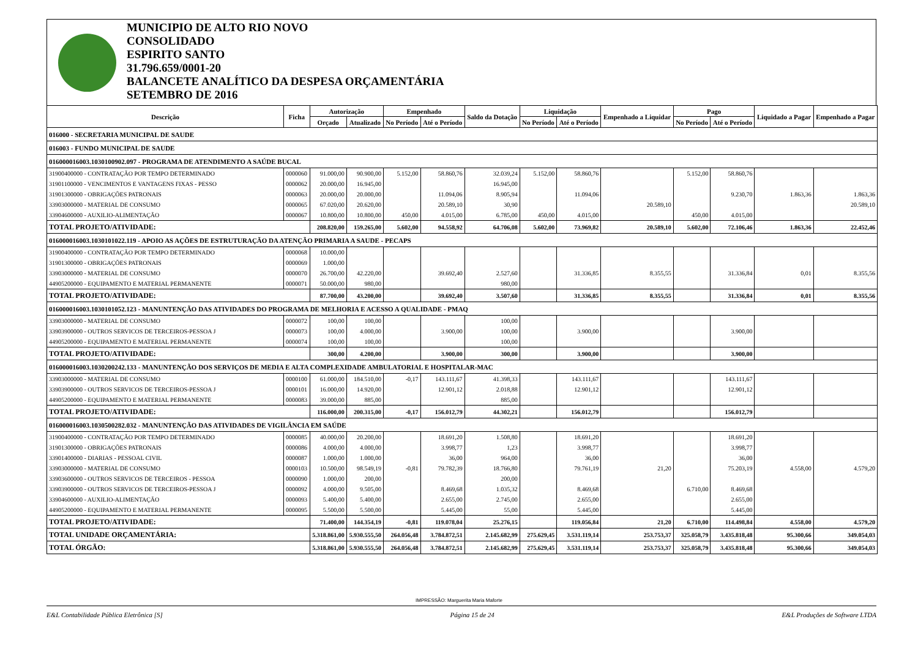MUNICIPIO DE ALTO RIO NOVO
CONSOLIDADO
ESPIRITO SANTO
31.796.659/0001-20
BALANCETE ANALÍTICO DA DESPESA ORÇAMENTÁRIA
SETEMBRO DE 2016
| Descrição | Ficha | Autorização | | Empenhado | | Saldo da Dotação | Liquidação | | Empenhado a Liquidar | Pago | | Liquidado a Pagar | Empenhado a Pagar |
| --- | --- | --- | --- | --- | --- | --- | --- | --- | --- | --- | --- | --- | --- |
| | | Orçado | Atualizado | No Período | Até o Período | | No Período | Até o Período | | No Período | Até o Período | | |
| 016000 - SECRETARIA MUNICIPAL DE SAUDE | | | | | | | | | | | | | |
| 016003 - FUNDO MUNICIPAL DE SAUDE | | | | | | | | | | | | | |
| 016000016003.1030100902.097 - PROGRAMA DE ATENDIMENTO A SAÚDE BUCAL | | | | | | | | | | | | | |
| 31900400000 - CONTRATAÇÃO POR TEMPO DETERMINADO | 0000060 | 91.000,00 | 90.900,00 | 5.152,00 | 58.860,76 | 32.039,24 | 5.152,00 | 58.860,76 | | 5.152,00 | 58.860,76 | | |
| 31901100000 - VENCIMENTOS E VANTAGENS FIXAS - PESSO | 0000062 | 20.000,00 | 16.945,00 | | | 16.945,00 | | | | | | | |
| 31901300000 - OBRIGAÇÕES PATRONAIS | 0000063 | 20.000,00 | 20.000,00 | | 11.094,06 | 8.905,94 | | 11.094,06 | | | 9.230,70 | 1.863,36 | 1.863,36 |
| 33903000000 - MATERIAL DE CONSUMO | 0000065 | 67.020,00 | 20.620,00 | | 20.589,10 | 30,90 | | | 20.589,10 | | | | 20.589,10 |
| 33904600000 - AUXILIO-ALIMENTAÇÃO | 0000067 | 10.800,00 | 10.800,00 | 450,00 | 4.015,00 | 6.785,00 | 450,00 | 4.015,00 | | 450,00 | 4.015,00 | | |
| TOTAL PROJETO/ATIVIDADE: | | 208.820,00 | 159.265,00 | 5.602,00 | 94.558,92 | 64.706,08 | 5.602,00 | 73.969,82 | 20.589,10 | 5.602,00 | 72.106,46 | 1.863,36 | 22.452,46 |
| 016000016003.1030101022.119 - APOIO AS AÇÕES DE ESTRUTURAÇÃO DA ATENÇÃO PRIMARIA A SAUDE - PECAPS | | | | | | | | | | | | | |
| 31900400000 - CONTRATAÇÃO POR TEMPO DETERMINADO | 0000068 | 10.000,00 | | | | | | | | | | | |
| 31901300000 - OBRIGAÇÕES PATRONAIS | 0000069 | 1.000,00 | | | | | | | | | | | |
| 33903000000 - MATERIAL DE CONSUMO | 0000070 | 26.700,00 | 42.220,00 | | 39.692,40 | 2.527,60 | | 31.336,85 | 8.355,55 | | 31.336,84 | 0,01 | 8.355,56 |
| 44905200000 - EQUIPAMENTO E MATERIAL PERMANENTE | 0000071 | 50.000,00 | 980,00 | | | 980,00 | | | | | | | |
| TOTAL PROJETO/ATIVIDADE: | | 87.700,00 | 43.200,00 | | 39.692,40 | 3.507,60 | | 31.336,85 | 8.355,55 | | 31.336,84 | 0,01 | 8.355,56 |
| 016000016003.1030101052.123 - MANUNTENÇÃO DAS ATIVIDADES DO PROGRAMA DE MELHORIA E ACESSO A QUALIDADE - PMAQ | | | | | | | | | | | | | |
| 33903000000 - MATERIAL DE CONSUMO | 0000072 | 100,00 | 100,00 | | | 100,00 | | | | | | | |
| 33903900000 - OUTROS SERVICOS DE TERCEIROS-PESSOA J | 0000073 | 100,00 | 4.000,00 | | 3.900,00 | 100,00 | | 3.900,00 | | | 3.900,00 | | |
| 44905200000 - EQUIPAMENTO E MATERIAL PERMANENTE | 0000074 | 100,00 | 100,00 | | | 100,00 | | | | | | | |
| TOTAL PROJETO/ATIVIDADE: | | 300,00 | 4.200,00 | | 3.900,00 | 300,00 | | 3.900,00 | | | 3.900,00 | | |
| 016000016003.1030200242.133 - MANUNTENÇÃO DOS SERVIÇOS DE MEDIA E ALTA COMPLEXIDADE AMBULATORIAL E HOSPITALAR-MAC | | | | | | | | | | | | | |
| 33903000000 - MATERIAL DE CONSUMO | 0000100 | 61.000,00 | 184.510,00 | -0,17 | 143.111,67 | 41.398,33 | | 143.111,67 | | | 143.111,67 | | |
| 33903900000 - OUTROS SERVICOS DE TERCEIROS-PESSOA J | 0000101 | 16.000,00 | 14.920,00 | | 12.901,12 | 2.018,88 | | 12.901,12 | | | 12.901,12 | | |
| 44905200000 - EQUIPAMENTO E MATERIAL PERMANENTE | 0000083 | 39.000,00 | 885,00 | | | 885,00 | | | | | | | |
| TOTAL PROJETO/ATIVIDADE: | | 116.000,00 | 200.315,00 | -0,17 | 156.012,79 | 44.302,21 | | 156.012,79 | | | 156.012,79 | | |
| 016000016003.1030500282.032 - MANUNTENÇÃO DAS ATIVIDADES DE VIGILÂNCIA EM SAÚDE | | | | | | | | | | | | | |
| 31900400000 - CONTRATAÇÃO POR TEMPO DETERMINADO | 0000085 | 40.000,00 | 20.200,00 | | 18.691,20 | 1.508,80 | | 18.691,20 | | | 18.691,20 | | |
| 31901300000 - OBRIGAÇÕES PATRONAIS | 0000086 | 4.000,00 | 4.000,00 | | 3.998,77 | 1,23 | | 3.998,77 | | | 3.998,77 | | |
| 33901400000 - DIARIAS - PESSOAL CIVIL | 0000087 | 1.000,00 | 1.000,00 | | 36,00 | 964,00 | | 36,00 | | | 36,00 | | |
| 33903000000 - MATERIAL DE CONSUMO | 0000103 | 10.500,00 | 98.549,19 | -0,81 | 79.782,39 | 18.766,80 | | 79.761,19 | 21,20 | | 75.203,19 | 4.558,00 | 4.579,20 |
| 33903600000 - OUTROS SERVICOS DE TERCEIROS - PESSOA | 0000090 | 1.000,00 | 200,00 | | | 200,00 | | | | | | | |
| 33903900000 - OUTROS SERVICOS DE TERCEIROS-PESSOA J | 0000092 | 4.000,00 | 9.505,00 | | 8.469,68 | 1.035,32 | | 8.469,68 | | 6.710,00 | 8.469,68 | | |
| 33904600000 - AUXILIO-ALIMENTAÇÃO | 0000093 | 5.400,00 | 5.400,00 | | 2.655,00 | 2.745,00 | | 2.655,00 | | | 2.655,00 | | |
| 44905200000 - EQUIPAMENTO E MATERIAL PERMANENTE | 0000095 | 5.500,00 | 5.500,00 | | 5.445,00 | 55,00 | | 5.445,00 | | | 5.445,00 | | |
| TOTAL PROJETO/ATIVIDADE: | | 71.400,00 | 144.354,19 | -0,81 | 119.078,04 | 25.276,15 | | 119.056,84 | 21,20 | 6.710,00 | 114.498,84 | 4.558,00 | 4.579,20 |
| TOTAL UNIDADE ORÇAMENTÁRIA: | | 5.318.861,00 | 5.930.555,50 | 264.056,48 | 3.784.872,51 | 2.145.682,99 | 275.629,45 | 3.531.119,14 | 253.753,37 | 325.058,79 | 3.435.818,48 | 95.300,66 | 349.054,03 |
| TOTAL ÓRGÃO: | | 5.318.861,00 | 5.930.555,50 | 264.056,48 | 3.784.872,51 | 2.145.682,99 | 275.629,45 | 3.531.119,14 | 253.753,37 | 325.058,79 | 3.435.818,48 | 95.300,66 | 349.054,03 |
IMPRESSÃO: Marguerita Maria Maforte
E&L Contabilidade Pública Eletrônica [S] Página 15 de 24 E&L Produções de Software LTDA